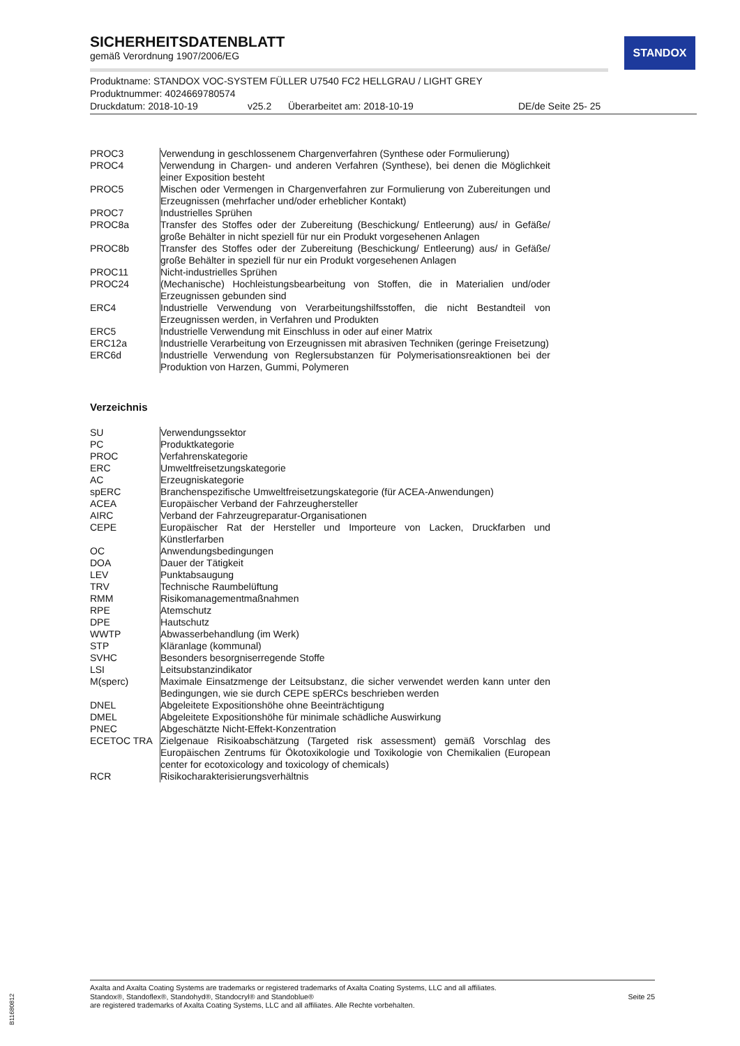STANDOX
SICHERHEITSDATENBLATT
gemäß Verordnung 1907/2006/EG
Produktname: STANDOX VOC-SYSTEM FÜLLER U7540 FC2 HELLGRAU / LIGHT GREY
Produktnummer: 4024669780574
Druckdatum: 2018-10-19 v25.2 Überarbeitet am: 2018-10-19 DE/de Seite 25- 25
| PROC3 | Verwendung in geschlossenem Chargenverfahren (Synthese oder Formulierung) |
| PROC4 | Verwendung in Chargen- und anderen Verfahren (Synthese), bei denen die Möglichkeit einer Exposition besteht |
| PROC5 | Mischen oder Vermengen in Chargenverfahren zur Formulierung von Zubereitungen und Erzeugnissen (mehrfacher und/oder erheblicher Kontakt) |
| PROC7 | Industrielles Sprühen |
| PROC8a | Transfer des Stoffes oder der Zubereitung (Beschickung/ Entleerung) aus/ in Gefäße/ große Behälter in nicht speziell für nur ein Produkt vorgesehenen Anlagen |
| PROC8b | Transfer des Stoffes oder der Zubereitung (Beschickung/ Entleerung) aus/ in Gefäße/ große Behälter in speziell für nur ein Produkt vorgesehenen Anlagen |
| PROC11 | Nicht-industrielles Sprühen |
| PROC24 | (Mechanische) Hochleistungsbearbeitung von Stoffen, die in Materialien und/oder Erzeugnissen gebunden sind |
| ERC4 | Industrielle Verwendung von Verarbeitungshilfsstoffen, die nicht Bestandteil von Erzeugnissen werden, in Verfahren und Produkten |
| ERC5 | Industrielle Verwendung mit Einschluss in oder auf einer Matrix |
| ERC12a | Industrielle Verarbeitung von Erzeugnissen mit abrasiven Techniken (geringe Freisetzung) |
| ERC6d | Industrielle Verwendung von Reglersubstanzen für Polymerisationsreaktionen bei der Produktion von Harzen, Gummi, Polymeren |
Verzeichnis
| SU | Verwendungssektor |
| PC | Produktkategorie |
| PROC | Verfahrenskategorie |
| ERC | Umweltfreisetzungskategorie |
| AC | Erzeugniskategorie |
| spERC | Branchenspezifische Umweltfreisetzungskategorie (für ACEA-Anwendungen) |
| ACEA | Europäischer Verband der Fahrzeughersteller |
| AIRC | Verband der Fahrzeugreparatur-Organisationen |
| CEPE | Europäischer Rat der Hersteller und Importeure von Lacken, Druckfarben und Künstlerfarben |
| OC | Anwendungsbedingungen |
| DOA | Dauer der Tätigkeit |
| LEV | Punktabsaugung |
| TRV | Technische Raumbelüftung |
| RMM | Risikomanagementmaßnahmen |
| RPE | Atemschutz |
| DPE | Hautschutz |
| WWTP | Abwasserbehandlung (im Werk) |
| STP | Kläranlage (kommunal) |
| SVHC | Besonders besorgniserregende Stoffe |
| LSI | Leitsubstanzindikator |
| M(sperc) | Maximale Einsatzmenge der Leitsubstanz, die sicher verwendet werden kann unter den Bedingungen, wie sie durch CEPE spERCs beschrieben werden |
| DNEL | Abgeleitete Expositionshöhe ohne Beeinträchtigung |
| DMEL | Abgeleitete Expositionshöhe für minimale schädliche Auswirkung |
| PNEC | Abgeschätzte Nicht-Effekt-Konzentration |
| ECETOC TRA | Zielgenaue Risikoabschätzung (Targeted risk assessment) gemäß Vorschlag des Europäischen Zentrums für Ökotoxikologie und Toxikologie von Chemikalien (European center for ecotoxicology and toxicology of chemicals) |
| RCR | Risikocharakterisierungsverhältnis |
Axalta and Axalta Coating Systems are trademarks or registered trademarks of Axalta Coating Systems, LLC and all affiliates. Standox®, Standoflex®, Standohyd®, Standocryl® and Standoblue®
are registered trademarks of Axalta Coating Systems, LLC and all affiliates. Alle Rechte vorbehalten.
Seite 25
B11680812